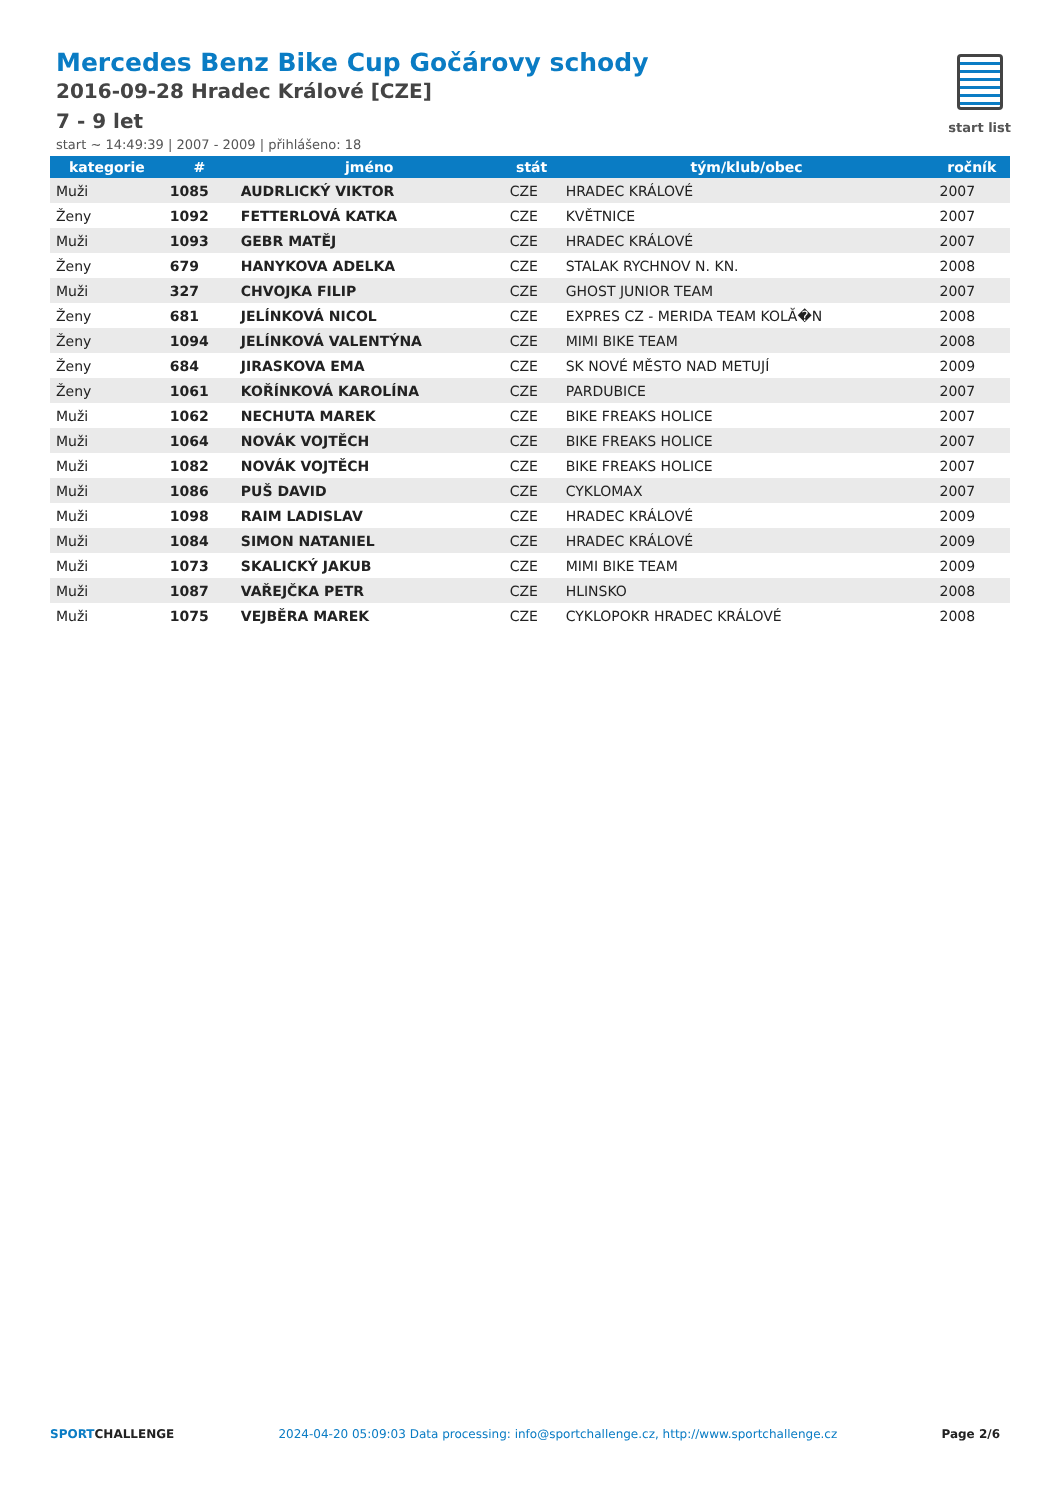Mercedes Benz Bike Cup Gočárovy schody
2016-09-28 Hradec Králové [CZE]
7 - 9 let
start ~ 14:49:39 | 2007 - 2009 | přihlášeno: 18
start list
| kategorie | # | jméno | stát | tým/klub/obec | ročník |
| --- | --- | --- | --- | --- | --- |
| Muži | 1085 | AUDRLICKÝ VIKTOR | CZE | HRADEC KRÁLOVÉ | 2007 |
| Ženy | 1092 | FETTERLOVÁ KATKA | CZE | KVĚTNICE | 2007 |
| Muži | 1093 | GEBR MATĚJ | CZE | HRADEC KRÁLOVÉ | 2007 |
| Ženy | 679 | HANYKOVA ADELKA | CZE | STALAK RYCHNOV N. KN. | 2008 |
| Muži | 327 | CHVOJKA FILIP | CZE | GHOST JUNIOR TEAM | 2007 |
| Ženy | 681 | JELÍNKOVÁ NICOL | CZE | EXPRES CZ - MERIDA TEAM KOLĂ�N | 2008 |
| Ženy | 1094 | JELÍNKOVÁ VALENTÝNA | CZE | MIMI BIKE TEAM | 2008 |
| Ženy | 684 | JIRASKOVA EMA | CZE | SK NOVÉ MĚSTO NAD METUJÍ | 2009 |
| Ženy | 1061 | KOŘÍNKOVÁ KAROLÍNA | CZE | PARDUBICE | 2007 |
| Muži | 1062 | NECHUTA MAREK | CZE | BIKE FREAKS HOLICE | 2007 |
| Muži | 1064 | NOVÁK VOJTĚCH | CZE | BIKE FREAKS HOLICE | 2007 |
| Muži | 1082 | NOVÁK VOJTĚCH | CZE | BIKE FREAKS HOLICE | 2007 |
| Muži | 1086 | PUŠ DAVID | CZE | CYKLOMAX | 2007 |
| Muži | 1098 | RAIM LADISLAV | CZE | HRADEC KRÁLOVÉ | 2009 |
| Muži | 1084 | SIMON NATANIEL | CZE | HRADEC KRÁLOVÉ | 2009 |
| Muži | 1073 | SKALICKÝ JAKUB | CZE | MIMI BIKE TEAM | 2009 |
| Muži | 1087 | VAŘEJČKA PETR | CZE | HLINSKO | 2008 |
| Muži | 1075 | VEJBĚRA MAREK | CZE | CYKLOPOKR HRADEC KRÁLOVÉ | 2008 |
SPORTCHALLENGE 2024-04-20 05:09:03 Data processing: info@sportchallenge.cz, http://www.sportchallenge.cz Page 2/6